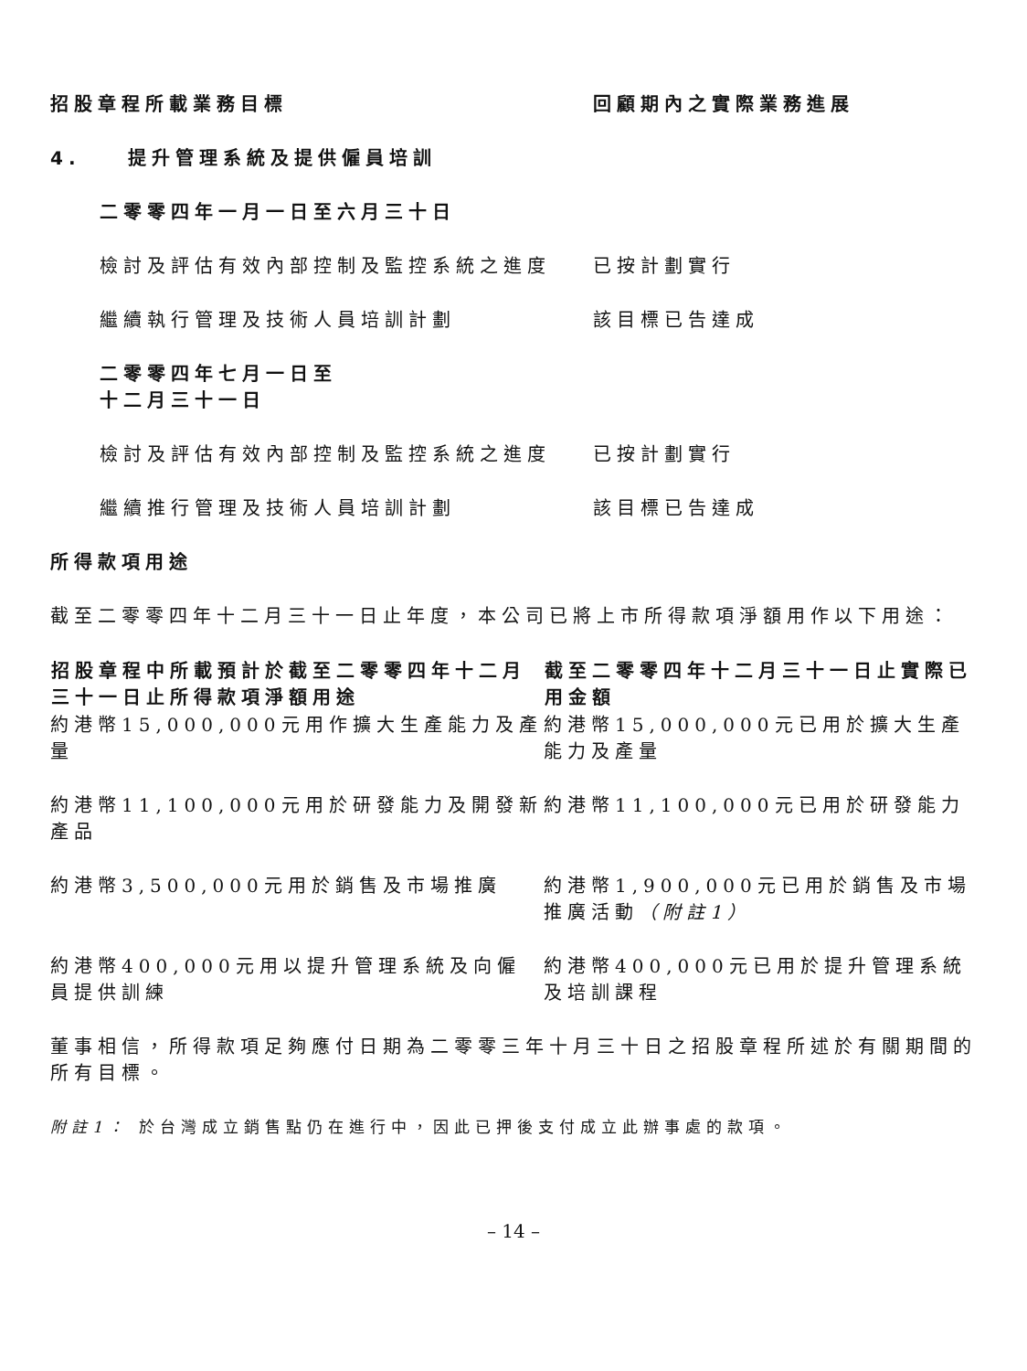| 招股章程所載業務目標 | 回顧期內之實際業務進展 |
| 4. 提升管理系統及提供僱員培訓 | |
| 二零零四年一月一日至六月三十日 | |
| 檢討及評估有效內部控制及監控系統之進度 | 已按計劃實行 |
| 繼續執行管理及技術人員培訓計劃 | 該目標已告達成 |
| 二零零四年七月一日至 十二月三十一日 | |
| 檢討及評估有效內部控制及監控系統之進度 | 已按計劃實行 |
| 繼續推行管理及技術人員培訓計劃 | 該目標已告達成 |
所得款項用途
截至二零零四年十二月三十一日止年度，本公司已將上市所得款項淨額用作以下用途：
| 招股章程中所載預計於截至二零零四年十二月三十一日止所得款項淨額用途 | 截至二零零四年十二月三十一日止實際已用金額 |
| --- | --- |
| 約港幣15,000,000元用作擴大生產能力及產量 | 約港幣15,000,000元已用於擴大生產能力及產量 |
| 約港幣11,100,000元用於研發能力及開發新產品 | 約港幣11,100,000元已用於研發能力 |
| 約港幣3,500,000元用於銷售及市場推廣 | 約港幣1,900,000元已用於銷售及市場推廣活動 （附註1） |
| 約港幣400,000元用以提升管理系統及向僱員提供訓練 | 約港幣400,000元已用於提升管理系統及培訓課程 |
董事相信，所得款項足夠應付日期為二零零三年十月三十日之招股章程所述於有關期間的所有目標。
附註1： 於台灣成立銷售點仍在進行中，因此已押後支付成立此辦事處的款項。
– 14 –